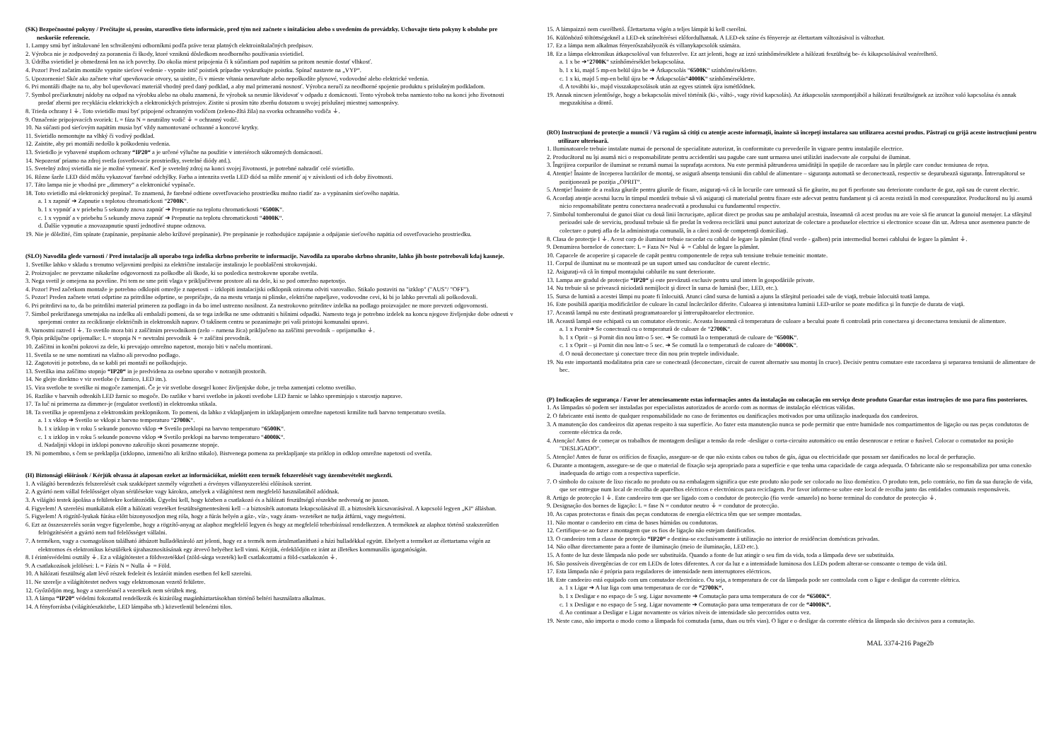(SK) Bezpečnostné pokyny / Prečítajte si, prosím, starostlivo tieto informácie, pred tým než začnete s inštaláciou alebo s uvedením do prevádzky. Uchovajte tieto pokyny k obsluhe pre neskoršie referencie.
1. Lampy smú byť inštalované len schválenými odborníkmi podľa práve teraz platných elektroinštalačných predpisov.
2. Výrobca nie je zodpovedný za poranenia či škody, ktoré vzniknú dôsledkom neodborného používania svietidiel.
3. Údržba svietidiel je obmedzená len na ich povrchy. Do okolia miest pripojenia či k súčastiam pod napätím sa pritom nesmie dostať vlhkosť.
4. Pozor! Pred začatím montáže vypnite sieťové vedenie - vypnite istič poistiek prípadne vyskrutkujte poistku. Spínač nastavte na „VYP“.
5. Upozornenie! Skôr ako začnete vŕtať upevňovacie otvory, sa uistite, či v mieste vŕtania nenavŕtate alebo nepoškodíte plynové, vodovodné alebo elektrické vedenia.
6. Pri montáži dbajte na to, aby bol upevňovací materiál vhodný pred daný podklad, a aby mal primeranú nosnosť. Výrobca neručí za neodborné spojenie produktu s príslušným podkladom.
7. Symbol prečiarknutej nádoby na odpad na výrobku alebo na obalu znamená, že výrobok sa nesmie likvidovať v odpadu z domácnosti. Tento výrobok treba namiesto toho na konci jeho životnosti predať zberni pre recykláciu elektrických a elektronických prístrojov. Zistite si prosím túto zberňu dotazom u svojej príslušnej miestnej samosprávy.
8. Trieda ochrany I ⏚. Toto svietidlo musí byť pripojené ochranným vodičom (zeleno-žltá žila) na svorku ochranného vodiča ⏚.
9. Označenie pripojovacích svoriek: L = fáza N = neutrálny vodič ⏚ = ochranný vodič.
10. Na súčasti pod sieťovým napätím musia byť vždy namontované ochranné a koncové krytky.
11. Svietidlo nemontujte na vlhký či vodivý podklad.
12. Zaistite, aby pri montáži nedošlo k poškodeniu vedenia.
13. Svietidlo je vybavené stupňom ochrany “IP20“ a je určené výlučne na použitie v interiéroch súkromných domácností.
14. Nepozerať priamo na zdroj svetla (osvetlovacie prostriedky, svetelné diódy atd.).
15. Svetelný zdroj svietidla nie je možné vymeniť. Keď je svetelný zdroj na konci svojej životnosti, je potrebné nahradiť celé svietidlo.
16. Rôzne šarže LED diód môžu vykazovať farebné odchýlky. Farba a intenzita svetla LED diód sa môže zmeniť aj v závislosti od ich doby životnosti.
17. Táto lampa nie je vhodná pre „dimmery“ a elektronické vypínače.
18. Toto svietidlo má elektronický prepínač. To znamená, že farebné odtiene osvetľovacieho prostriedku možno riadiť za- a vypínaním sieťového napätia.
a. 1 x zapnúť ➔ Zapnutie s teplotou chromatickosti “2700K“.
b. 1 x vypnúť a v priebehu 5 sekundy znova zapnúť ➔ Prepnutie na teplotu chromatickosti “6500K“.
c. 1 x vypnúť a v priebehu 5 sekundy znova zapnúť ➔ Prepnutie na teplotu chromatickosti “4000K“.
d. Ďalšie vypnutie a znovazapnutie spustí jednotlivé stupne odznova.
19. Nie je dôležité, čím spínate (zapínanie, prepínanie alebo krížové prepínanie). Pre prepínanie je rozhodujúce zapájanie a odpájanie sieťového napätia od osvetľovacieho prostriedku.
(SLO) Navodila glede varnosti / Pred instalacijo ali uporabo tega izdelka skrbno preberite te informacije. Navodila za uporabo skrbno shranite, lahko jih boste potrebovali kdaj kasneje.
1. Svetilke lahko v skladu s trenutno veljavnimi predpisi za električne instalacije instalirajo le pooblaščeni strokovnjaki.
2. Proizvajalec ne prevzame nikakršne odgovornosti za poškodbe ali škode, ki so posledica nestrokovne uporabe svetila.
3. Nega svetil je omejena na površine. Pri tem ne sme priti vlaga v priključitvene prostore ali na dele, ki so pod omrežno napetostjo.
4. Pozor! Pred začetkom montaže je potrebno odklopiti omrežje z napetosti – izklopiti instalacijski odklopnik oziroma odviti varovalko. Stikalo postaviti na "izklop" ("AUS"/ "OFF").
5. Pozor! Preden začnete vrtati odprtine za pritrdilne odprtine, se prepričajte, da na mestu vrtanja ni plinske, električne napeljave, vodovodne cevi, ki bi jo lahko prevrtali ali poškodovali.
6. Pri pritrditvi na to, da bo pritrdilni material primeren za podlago in da bo imel ustrezno nosilnost. Za nestrokovno pritrditev izdelka na podlago proizvajalec ne more prevzeti odgovornosti.
7. Simbol prekrižanega smetnjaka na izdelku ali embalaži pomeni, da se tega izdelka ne sme odstraniti s hišnimi odpadki. Namesto tega je potrebno izdelek na koncu njegove življenjske dobe odnesti v sprejemni center za recikliranje električnih in elektronskih naprav. O takšnem centru se pozanimajte pri vaši pristojni komunalni upravi.
8. Varnostni razred I ⏚. To svetilo mora biti z zaščitnim prevodnikom (zelo – rumena žica) priključeno na zaščitni prevodnik – oprijamalko ⏚.
9. Opis priključne oprijemalke: L = stopnja N = nevtralni prevodnik ⏚ = zaščitni prevodnik.
10. Zaščitni in končni pokrovi za dele, ki prevajajo omrežno napetost, morajo biti v načelu montirani.
11. Svetila se ne sme nomtirati na vlažno ali prevodno podlago.
12. Zagotoviti je potrebno, da se kabli pri montaži ne poškodujejo.
13. Svetilka ima zaščitno stopnjo “IP20“ in je predvidena za osebno uporabo v notranjih prostorih.
14. Ne glejte direktno v vir svetlobe (v žarnico, LED itn.).
15. Vira svetlobe te svetilke ni mogoče zamenjati. Če je vir svetlobe dosegel konec življenjske dobe, je treba zamenjati celotno svetilko.
16. Razlike v barvnih odtenkih LED žarnic so mogoče. Do razlike v barvi svetlobe in jakosti svetlobe LED žarnic se lahko spreminjajo s starostjo naprave.
17. Ta luč ni primerna za dimmer-je (regulator svetlosti) in elektronska stikala.
18. Ta svetilka je opremljena z elektronskim preklopnikom. To pomeni, da lahko z vklapljanjem in izklapljanjem omrežne napetosti krmilite tudi barvno temperaturo svetila.
a. 1 x vklop ➔ Svetilo se vklopi z barvno temperaturo “2700K“.
b. 1 x izklop in v roku 5 sekunde ponovno vklop ➔ Svetilo preklopi na barvno temperaturo “6500K“.
c. 1 x izklop in v roku 5 sekunde ponovno vklop ➔ Svetilo preklopi na barvno temperaturo “4000K“.
d. Nadaljnji vklopi in izklopi ponovno zakrožijo skozi posamezne stopnje.
19. Ni pomembno, s čem se preklaplja (izklopno, izmenično ali križno stikalo). Bistvenega pomena za preklapljanje sta priklop in odklop omrežne napetosti od svetila.
(H) Biztonsági előírások / Kérjük olvassa át alaposan ezeket az információkat, mielőtt ezen termék felszerelését vagy üzembevételét megkezdi.
1. A világító berendezés felszerelését csak szakképzet személy végezheti a érvényes villanyszerelési előírások szerint.
2. A gyártó nem vállal felelősséget olyan sérülésekre vagy károkra, amelyek a világítótest nem megfelelő használatából adódnak.
3. A világító testek ápolása a felületekre korlátozódik. Ügyelni kell, hogy közben a csatlakozó és a hálózati feszültségű részekbe nedvesség ne jusson.
4. Figyelem! A szerelési munkálatok előtt a hálózati vezetéket feszültségmentesíteni kell – a biztosíték automata lekapcsolásával ill. a biztosíték kicsavarásával. A kapcsoló legyen „KI“ állásban.
5. Figyelem! A rögzítő-lyukak fúrása előtt bizonyosodjon meg róla, hogy a fúrás helyén a gáz-, víz-, vagy áram- vezetéket ne tudja átfúrni, vagy megsérteni.
6. Ezt az összeszerelés során vegye figyelembe, hogy a rögzítő-anyag az alaphoz megfelelő legyen és hogy az megfelelő teherbírással rendelkezzen. A terméknek az alaphoz történő szakszerűtlen felrögzítéséért a gyártó nem tud felelősséget vállalni.
7. A terméken, vagy a csomagoláson található áthúzott hulladéktároló azt jelenti, hogy ez a termék nem ártalmatlanítható a házi hulladékkal együtt. Ehelyett a terméket az élettartama végén az elektromos és elektronikus készülékek újrahasznosításának egy átvevő helyéhez kell vinni. Kérjük, érdeklődjön ez iránt az illetékes kommunális igazgatóságán.
8. I érintésvédelmi osztály ⏚. Ez a világítótestet a földvezetékkel (zöld-sárga vezeték) kell csatlakoztatni a föld-csatlakozón ⏚.
9. A csatlakozások jelölései: L = Fázis N = Nulla ⏚ = Föld.
10. A hálózati feszültség alatt lévő részek fedeleit és lezáróit minden esetben fel kell szerelni.
11. Ne szerelje a világítótestet nedves vagy elektromosan vezető felületre.
12. Győződjön meg, hogy a szerelésnél a vezetékek nem sérültek meg.
13. A lámpa “IP20“ védelmi fokozattal rendelkezik és kizárólag magánháztartásokban történő beltéri használatra alkalmas.
14. A fényforrásba (világítóeszközbe, LED lámpába stb.) közvetlenül belenézni tilos.
15. A lámpaizzó nem cserélhető. Élettartama végén a teljes lámpát ki kell cserélni.
16. Különböző töltöttségeknél a LED-ek színeltérései előfordulhatnak. A LED-ek színe és fényereje az élettartam változásával is változhat.
17. Ez a lámpa nem alkalmas fényerőszabályozók és villanykapcsolók számára.
18. Ez a lámpa elektronikus átkapcsolóval van felszerelve. Ez azt jelenti, hogy az izzó színhőmérséklete a hálózati feszültség be- és kikapcsolásával vezérelhető.
a. 1 x be ➔“2700K“ színhőmérséklet bekapcsolása.
b. 1 x ki, majd 5 mp-en belül újra be ➔ Átkapcsolás “6500K“ színhőmérsékletre.
c. 1 x ki, majd 5 mp-en belül újra be ➔ Átkapcsolás“4000K“ színhőmérsékletre.
d. A további ki-, majd visszakapcsolások után az egyes szintek újra ismétlődnek.
19. Annak nincsen jelentősége, hogy a bekapcsolás mivel történik (ki-, váltó-, vagy rövid kapcsolás). Az átkapcsolás szempontjából a hálózati feszültségnek az izzóhoz való kapcsolása és annak megszakítása a döntő.
(RO) Instrucţiuni de protecţie a muncii / Vă rugăm să citiţi cu atenţie aceste informaţii, înainte să începeţi instalarea sau utilizarea acestui produs. Păstraţi cu grijă aceste instrucţiuni pentru utilizare ulterioară.
1. Iluminatoarele trebuie instalate numai de personal de specialitate autorizat, în conformitate cu prevederile în vigoare pentru instalaţiile electrice.
2. Producătorul nu îşi asumă nici o responsabilitate pentru accidentări sau pagube care sunt urmarea unei utilizări inadecvate ale corpului de iluminat.
3. Îngrijirea corpurilor de iluminat se rezumă numai la suprafaţa acestora. Nu este permisă pătrunderea umidităţii în spaţiile de racordare sau în părţile care conduc tensiunea de reţea.
4. Atenţie! Înainte de începerea lucrărilor de montaj, se asigură absenţa tensiunii din cablul de alimentare – siguranţa automată se deconectează, respectiv se deşurubează siguranţa. Întrerupătorul se poziţionează pe poziţia „OPRIT“.
5. Atenţie! Înainte de a realiza găurile pentru găurile de fixare, asiguraţi-vă că în locurile care urmează să fie găurite, nu pot fi perforate sau deteriorate conducte de gaz, apă sau de curent electric.
6. Acordaţi atenţie acestui lucru în timpul montării trebuie să vă asiguraţi că materialul pentru fixare este adecvat pentru fundament şi că acesta rezistă în mod corespunzător. Producătorul nu îşi asumă nicio responsabilitate pentru conectarea neadecvată a produsului cu fundamentul respectiv.
7. Simbolul tomberonului de gunoi tăiat cu două linii încrucişate, aplicat direct pe produs sau pe ambalajul acestuia, înseamnă că acest produs nu are voie să fie aruncat la gunoiul menajer. La sfârşitul perioadei sale de serviciu, produsul trebuie să fie predat în vederea reciclării unui punct autorizat de colectare a produselor electrice si electronice scoase din uz. Adresa unor asemenea puncte de colectare o puteţi afla de la administraţia comunală, în a cărei zonă de competenţă domiciliaţi.
8. Clasa de protecţie I ⏚. Acest corp de iluminat trebuie racordat cu cablul de legare la pământ (firul verde - galben) prin intermediul bornei cablului de legare la pământ ⏚.
9. Denumirea bornelor de conectare: L = Faza N= Nul ⏚ = Cablul de legare la pământ.
10. Capacele de acoperire şi capacele de capăt pentru componentele de reţea sub tensiune trebuie temeinic montate.
11. Corpul de iluminat nu se montează pe un suport umed sau conducător de curent electric.
12. Asiguraţi-vă că în timpul montajului cablurile nu sunt deteriorate.
13. Lampa are gradul de protecţie “IP20“ şi este prevăzută exclusiv pentru uzul intern în gospodăriile private.
14. Nu trebuie să se privească niciodată nemijlocit şi direct în sursa de lumină (bec, LED, etc.).
15. Sursa de lumină a acestei lămpi nu poate fi înlocuită. Atunci când sursa de lumină a ajuns la sfârşitul perioadei sale de viaţă, trebuie înlocuită toată lampa.
16. Este posibilă apariţia modificărilor de culoare în cazul încărcărilor diferite. Culoarea şi intensitatea luminii LED-urilor se poate modifica şi în funcţie de durata de viaţă.
17. Această lampă nu este destinată programatoarelor şi întrerupătoarelor electronice.
18. Această lampă este echipată cu un comutator electronic. Aceasta înseamnă că temperatura de culoare a becului poate fi controlată prin conectarea şi deconectarea tensiunii de alimentare.
a. 1 x Pornit➔ Se conectează cu o temperatură de culoare de “2700K“.
b. 1 x Oprit – şi Pornit din nou într-o 5 sec. ➔ Se comută la o temperatură de culoare de “6500K“.
c. 1 x Oprit – şi Pornit din nou într-o 5 sec. ➔ Se comută la o temperatură de culoare de “4000K“.
d. O nouă deconectare şi conectare trece din nou prin treptele individuale.
19. Nu este importantă modalitatea prin care se conectează (deconectare, circuit de curent alternativ sau montaj în cruce). Decisiv pentru comutare este racordarea şi separarea tensiunii de alimentare de bec.
(P) Indicações de segurança / Favor ler atenciosamente estas informações antes da instalação ou colocação em serviço deste produto Guardar estas instruções de uso para fins posteriores.
1. As lâmpadas só podem ser instaladas por especialistas autorizados de acordo com as normas de instalação eléctricas válidas.
2. O fabricante está isento de qualquer responsabilidade no caso de ferimentos ou danificações motivados por uma utilização inadequada dos candeeiros.
3. A manutenção dos candeeiros diz apenas respeito à sua superfície. Ao fazer esta manutenção nunca se pode permitir que entre humidade nos compartimentos de ligação ou nas peças condutoras de corrente eléctrica da rede.
4. Atenção! Antes de começar os trabalhos de montagem desligar a tensão da rede -desligar o corta-circuito automático ou então desenroscar e retirar o fusível. Colocar o comutador na posição "DESLIGADO".
5. Atenção! Antes de furar os orifícios de fixação, assegure-se de que não exista cabos ou tubos de gás, água ou electricidade que possam ser danificados no local de perfuração.
6. Durante a montagem, assegure-se de que o material de fixação seja apropriado para a superfície e que tenha uma capacidade de carga adequada. O fabricante não se responsabiliza por uma conexão inadequada do artigo com a respectiva superfície.
7. O símbolo do caixote de lixo riscado no produto ou na embalagem significa que este produto não pode ser colocado no lixo doméstico. O produto tem, pelo contrário, no fim da sua duração de vida, que ser entregue num local de recolha de aparelhos eléctricos e electrónicos para reciclagem. Por favor informe-se sobre este local de recolha junto das entidades comunais responsáveis.
8. Artigo de protecção I ⏚. Este candeeiro tem que ser ligado com o condutor de protecção (fio verde -amarelo) no borne terminal do condutor de protecção ⏚.
9. Designação dos bornes de ligação: L = fase N = condutor neutro ⏚ = condutor de protecção.
10. As capas protectoras e finais das peças condutoras de energia eléctrica têm que ser sempre montadas.
11. Não montar o candeeiro em cima de bases húmidas ou condutoras.
12. Certifique-se ao fazer a montagem que os fios de ligação não estejam danificados.
13. O candeeiro tem a classe de proteção “IP20“ e destina-se exclusivamente à utilização no interior de residências domésticas privadas.
14. Não olhar directamente para a fonte de iluminação (meio de iluminação, LED etc.).
15. A fonte de luz deste lâmpada não pode ser substituída. Quando a fonte de luz atingir o seu fim da vida, toda a lâmpada deve ser substituída.
16. São possíveis divergências de cor em LEDs de lotes diferentes. A cor da luz e a intensidade luminosa dos LEDs podem alterar-se consoante o tempo de vida útil.
17. Esta lâmpada não é própria para reguladores de intensidade nem interruptores eléctricos.
18. Este candeeiro está equipado com um comutador electrónico. Ou seja, a temperatura de cor da lâmpada pode ser controlada com o ligar e desligar da corrente elétrica.
a. 1 x Ligar ➔ A luz liga com uma temperatura de cor de “2700K“.
b. 1 x Desligar e no espaço de 5 seg. Ligar novamente ➔ Comutação para uma temperatura de cor de “6500K“.
c. 1 x Desligar e no espaço de 5 seg. Ligar novamente ➔ Comutação para uma temperatura de cor de “4000K“.
d. Ao continuar a Desligar e Ligar novamente os vários níveis de intensidade são percorridos outra vez.
19. Neste caso, não importa o modo como a lâmpada foi comutada (uma, duas ou três vias). O ligar e o desligar da corrente elétrica da lâmpada são decisivos para a comutação.
MAL 3374-216 Page2b